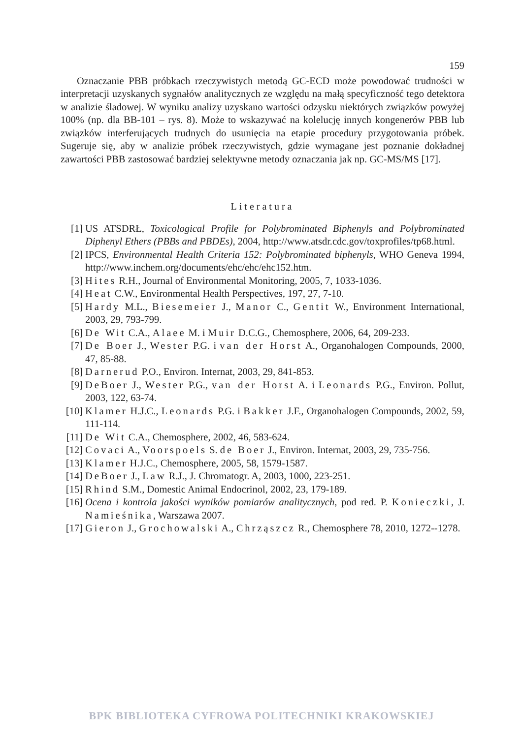159
Oznaczanie PBB próbkach rzeczywistych metodą GC-ECD może powodować trudności w interpretacji uzyskanych sygnałów analitycznych ze względu na małą specyficzność tego detektora w analizie śladowej. W wyniku analizy uzyskano wartości odzysku niektórych związków powyżej 100% (np. dla BB-101 – rys. 8). Może to wskazywać na kolelucję innych kongenerów PBB lub związków interferujących trudnych do usunięcia na etapie procedury przygotowania próbek. Sugeruje się, aby w analizie próbek rzeczywistych, gdzie wymagane jest poznanie dokładnej zawartości PBB zastosować bardziej selektywne metody oznaczania jak np. GC-MS/MS [17].
Literatura
[1] US ATSDRŁ, Toxicological Profile for Polybrominated Biphenyls and Polybrominated Diphenyl Ethers (PBBs and PBDEs), 2004, http://www.atsdr.cdc.gov/toxprofiles/tp68.html.
[2] IPCS, Environmental Health Criteria 152: Polybrominated biphenyls, WHO Geneva 1994, http://www.inchem.org/documents/ehc/ehc/ehc152.htm.
[3] Hites R.H., Journal of Environmental Monitoring, 2005, 7, 1033-1036.
[4] Heat C.W., Environmental Health Perspectives, 197, 27, 7-10.
[5] Hardy M.L., Biesemeier J., Manor C., Gentit W., Environment International, 2003, 29, 793-799.
[6] De Wit C.A., Alaee M. i Muir D.C.G., Chemosphere, 2006, 64, 209-233.
[7] De Boer J., Wester P.G. i van der Horst A., Organohalogen Compounds, 2000, 47, 85-88.
[8] Darnerud P.O., Environ. Internat, 2003, 29, 841-853.
[9] DeBoer J., Wester P.G., van der Horst A. i Leonards P.G., Environ. Pollut, 2003, 122, 63-74.
[10] Klamer H.J.C., Leonards P.G. i Bakker J.F., Organohalogen Compounds, 2002, 59, 111-114.
[11] De Wit C.A., Chemosphere, 2002, 46, 583-624.
[12] Covaci A., Voorspoels S. de Boer J., Environ. Internat, 2003, 29, 735-756.
[13] Klamer H.J.C., Chemosphere, 2005, 58, 1579-1587.
[14] DeBoer J., Law R.J., J. Chromatogr. A, 2003, 1000, 223-251.
[15] Rhind S.M., Domestic Animal Endocrinol, 2002, 23, 179-189.
[16] Ocena i kontrola jakości wyników pomiarów analitycznych, pod red. P. Konieczki, J. Namieśnika, Warszawa 2007.
[17] Gieron J., Grochowalski A., Chrząszcz R., Chemosphere 78, 2010, 1272--1278.
BPK BIBLIOTEKA CYFROWA POLITECHNIKI KRAKOWSKIEJ